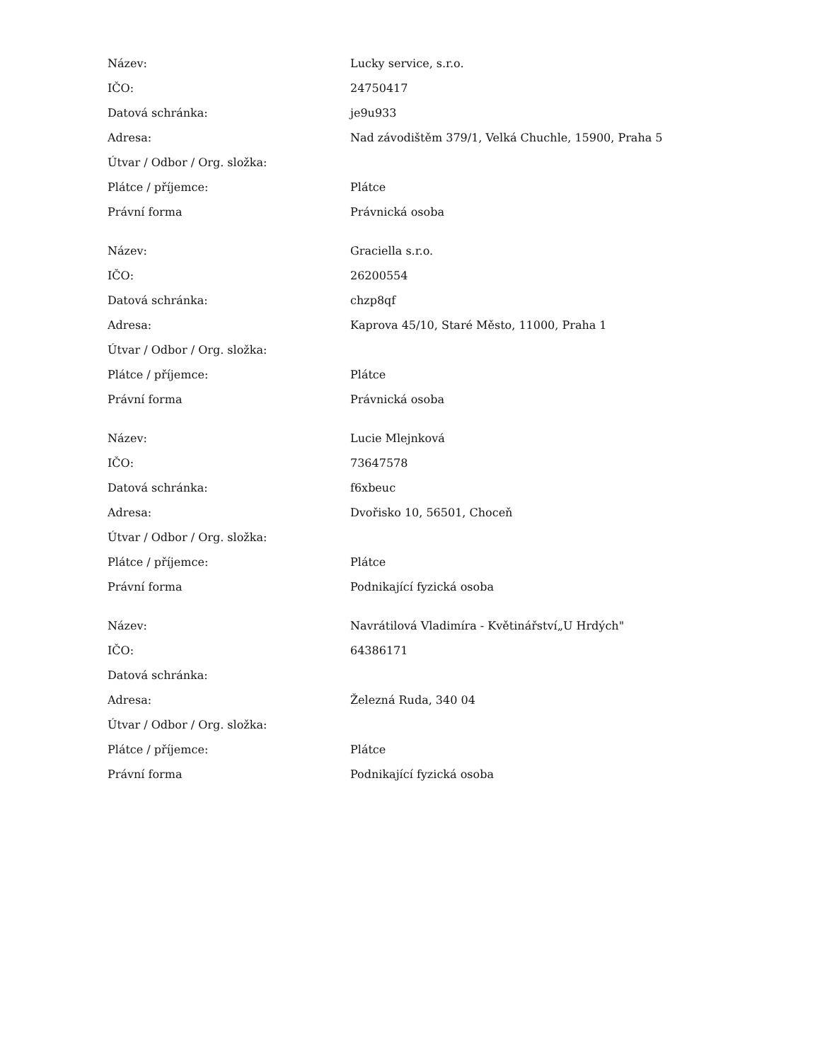| Název: | Lucky service, s.r.o. |
| IČO: | 24750417 |
| Datová schránka: | je9u933 |
| Adresa: | Nad závodištěm 379/1, Velká Chuchle, 15900, Praha 5 |
| Útvar / Odbor / Org. složka: | |
| Plátce / příjemce: | Plátce |
| Právní forma | Právnická osoba |
| Název: | Graciella s.r.o. |
| IČO: | 26200554 |
| Datová schránka: | chzp8qf |
| Adresa: | Kaprova 45/10, Staré Město, 11000, Praha 1 |
| Útvar / Odbor / Org. složka: | |
| Plátce / příjemce: | Plátce |
| Právní forma | Právnická osoba |
| Název: | Lucie Mlejnková |
| IČO: | 73647578 |
| Datová schránka: | f6xbeuc |
| Adresa: | Dvořisko 10, 56501, Choceň |
| Útvar / Odbor / Org. složka: | |
| Plátce / příjemce: | Plátce |
| Právní forma | Podnikající fyzická osoba |
| Název: | Navrátilová Vladimíra - Květinářství„U Hrdých" |
| IČO: | 64386171 |
| Datová schránka: | |
| Adresa: | Železná Ruda, 340 04 |
| Útvar / Odbor / Org. složka: | |
| Plátce / příjemce: | Plátce |
| Právní forma | Podnikající fyzická osoba |